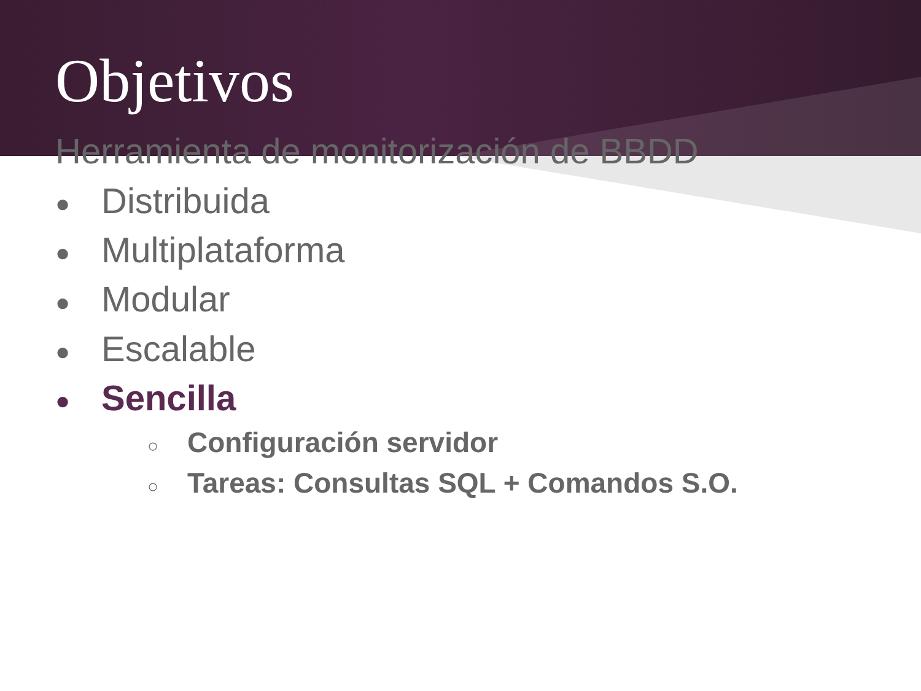Objetivos
Herramienta de monitorización de BBDD
● Distribuida
● Multiplataforma
● Modular
● Escalable
● Sencilla
○ Configuración servidor
○ Tareas: Consultas SQL + Comandos S.O.